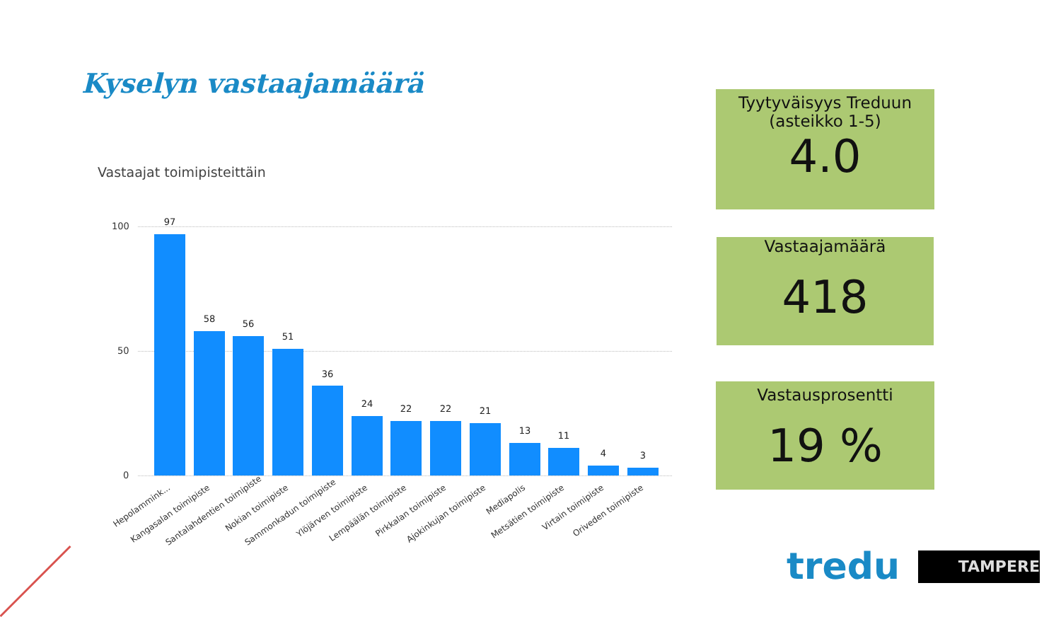Kyselyn vastaajamäärä
Vastaajat toimipisteittäin
100
50
0
97
58 56
51
36
24 22 22 21
13 11
4 3
Hepolammink... Kangasalan toimipiste Santalahdentien toimipiste Nokian toimipiste Sammonkadun toimipiste Ylöjärven toimipiste Lempäälän toimipiste Pirkkalan toimipiste Ajokinkujan toimipiste Mediapolis Metsätien toimipiste Virtain toimipiste Oriveden toimipiste
Tyytyväisyys Treduun
(asteikko 1-5)
4.0
Vastaajamäärä
418
Vastausprosentti
19 %
tredu TAMPERE